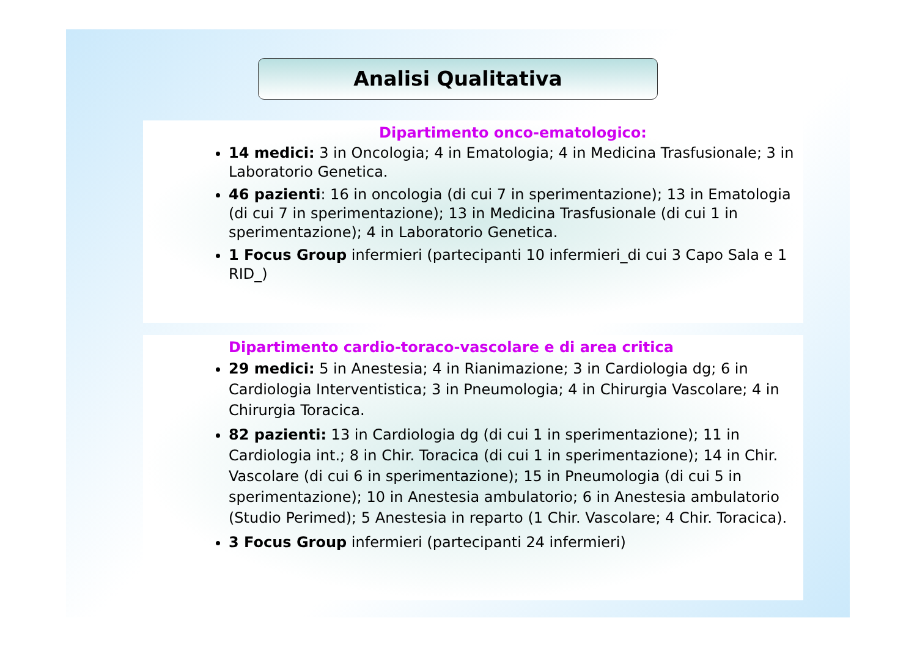Analisi Qualitativa
Dipartimento onco-ematologico:
14 medici: 3 in Oncologia; 4 in Ematologia; 4 in Medicina Trasfusionale; 3 in Laboratorio Genetica.
46 pazienti: 16 in oncologia (di cui 7 in sperimentazione); 13 in Ematologia (di cui 7 in sperimentazione); 13 in Medicina Trasfusionale (di cui 1 in sperimentazione); 4 in Laboratorio Genetica.
1 Focus Group infermieri (partecipanti 10 infermieri_di cui 3 Capo Sala e 1 RID_)
Dipartimento cardio-toraco-vascolare e di area critica
29 medici: 5 in Anestesia; 4 in Rianimazione; 3 in Cardiologia dg; 6 in Cardiologia Interventistica; 3 in Pneumologia; 4 in Chirurgia Vascolare; 4 in Chirurgia Toracica.
82 pazienti: 13 in Cardiologia dg (di cui 1 in sperimentazione); 11 in Cardiologia int.; 8 in Chir. Toracica (di cui 1 in sperimentazione); 14 in Chir. Vascolare (di cui 6 in sperimentazione); 15 in Pneumologia (di cui 5 in sperimentazione); 10 in Anestesia ambulatorio; 6 in Anestesia ambulatorio (Studio Perimed); 5 Anestesia in reparto (1 Chir. Vascolare; 4 Chir. Toracica).
3 Focus Group infermieri (partecipanti 24 infermieri)